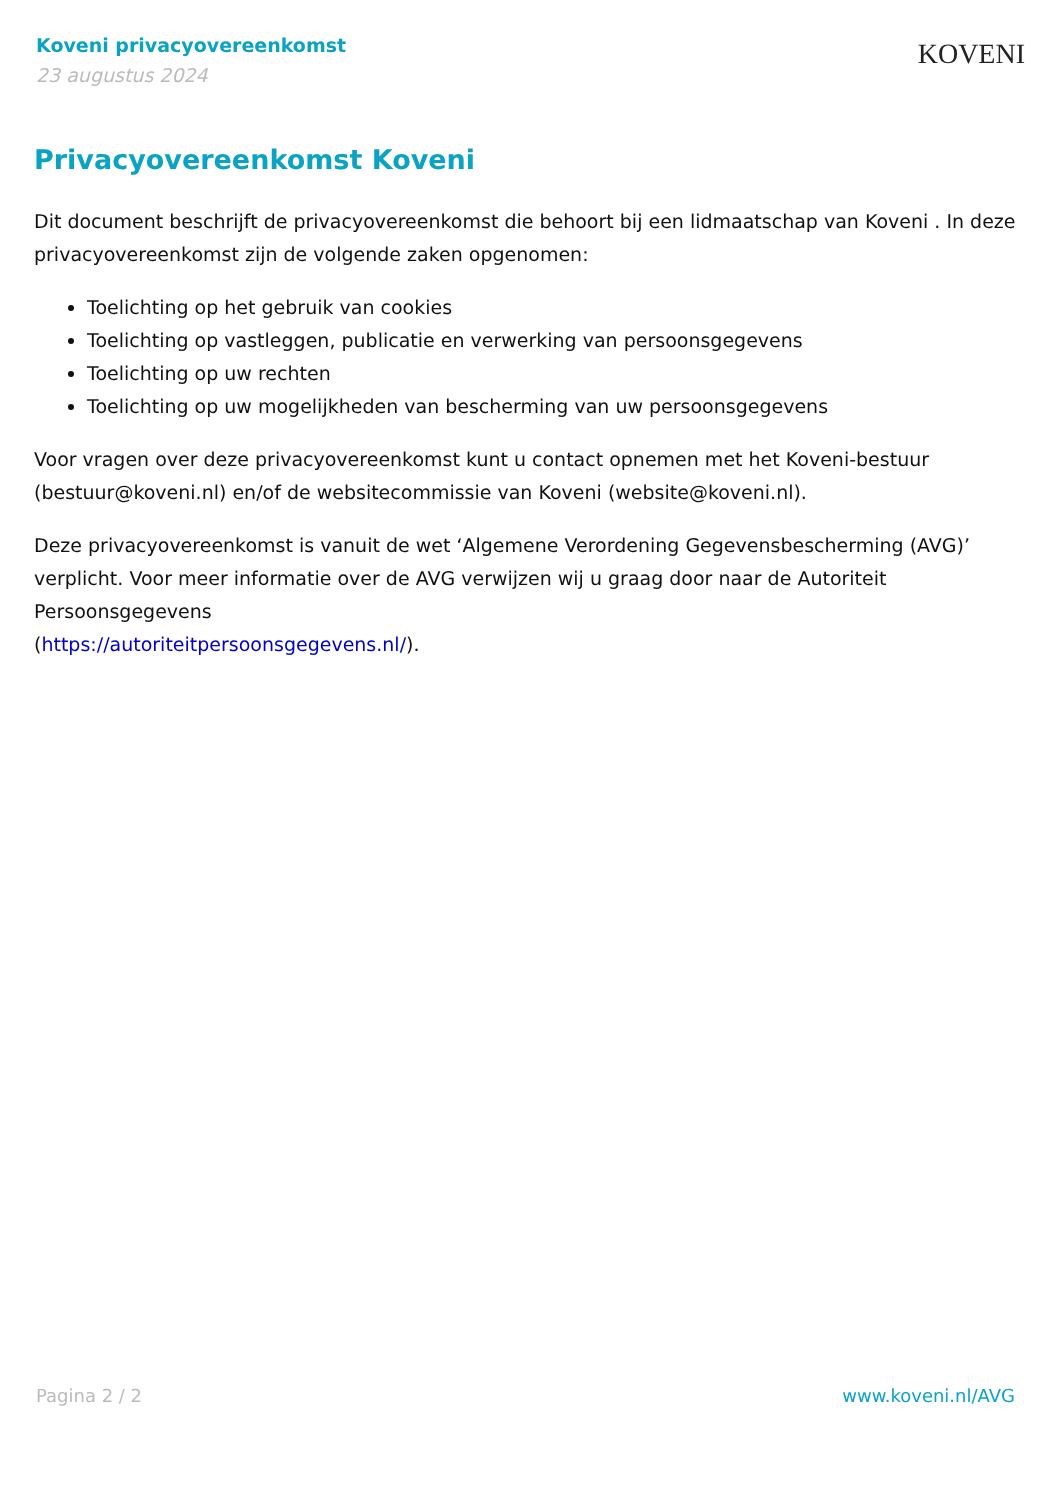Koveni privacyovereenkomst
23 augustus 2024
KOVENI
Privacyovereenkomst Koveni
Dit document beschrijft de privacyovereenkomst die behoort bij een lidmaatschap van Koveni . In deze privacyovereenkomst zijn de volgende zaken opgenomen:
Toelichting op het gebruik van cookies
Toelichting op vastleggen, publicatie en verwerking van persoonsgegevens
Toelichting op uw rechten
Toelichting op uw mogelijkheden van bescherming van uw persoonsgegevens
Voor vragen over deze privacyovereenkomst kunt u contact opnemen met het Koveni-bestuur (bestuur@koveni.nl) en/of de websitecommissie van Koveni (website@koveni.nl).
Deze privacyovereenkomst is vanuit de wet ‘Algemene Verordening Gegevensbescherming (AVG)’ verplicht. Voor meer informatie over de AVG verwijzen wij u graag door naar de Autoriteit Persoonsgegevens
(https://autoriteitpersoonsgegevens.nl/).
Pagina 2 / 2 www.koveni.nl/AVG